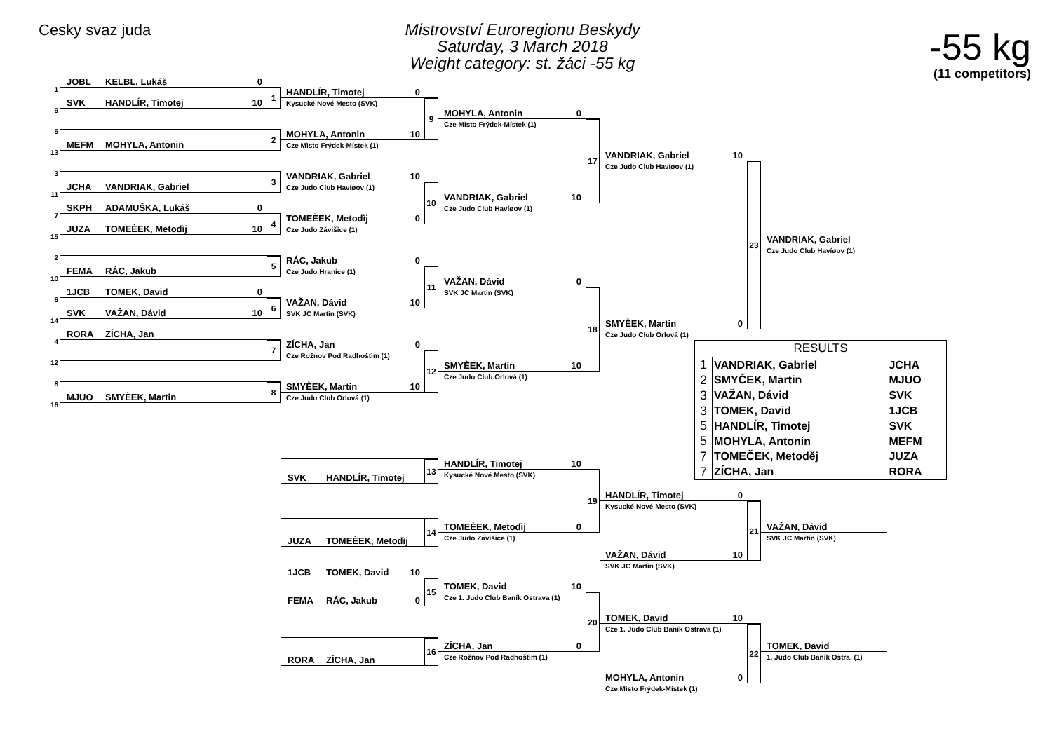Cesky svaz juda
Mistrovství Euroregionu Beskydy
Saturday, 3 March 2018
Weight category: st. žáci -55 kg
-55 kg
(11 competitors)
1
JOBL KELBL, Lukáš 0
9
SVK HANDLÍR, Timotej 10
1
5
13
MEFM MOHYLA, Antonin
2
3
11
JCHA VANDRIAK, Gabriel
3
7
SKPH ADAMUŠKA, Lukáš 0
15
JUZA TOMEÈEK, Metodìj 10
4
2
10
FEMA RÁC, Jakub
5
6
1JCB TOMEK, David 0
14
SVK VAŽAN, Dávid 10
6
4
RORA ZÍCHA, Jan
12
7
8
16
MJUO SMYÈEK, Martin
8
HANDLÍR, Timotej 0
Kysucké Nové Mesto (SVK)
MOHYLA, Antonin 10
Cze Mìsto Frýdek-Místek (1)
9
VANDRIAK, Gabriel 10
Cze Judo Club Havíøov (1)
TOMEÈEK, Metodìj 0
Cze Judo Závišice (1)
10
RÁC, Jakub 0
Cze Judo Hranice (1)
VAŽAN, Dávid 10
SVK JC Martin (SVK)
11
ZÍCHA, Jan 0
Cze Rožnov Pod Radhoštìm (1)
SMYÈEK, Martin 10
Cze Judo Club Orlová (1)
12
MOHYLA, Antonin 0
Cze Misto Frýdek-Místek (1)
VANDRIAK, Gabriel 10
Cze Judo Club Havíøov (1)
17
VAŽAN, Dávid 0
SVK JC Martin (SVK)
SMYÈEK, Martin 10
Cze Judo Club Orlová (1)
18
VANDRIAK, Gabriel 10
Cze Judo Club Havíøov (1)
SMYÈEK, Martin 0
Cze Judo Club Orlová (1)
23
VANDRIAK, Gabriel
Cze Judo Club Havíøov (1)
| RESULTS | | |
| --- | --- | --- |
| 1 | VANDRIAK, Gabriel | JCHA |
| 2 | SMYČEK, Martin | MJUO |
| 3 | VAŽAN, Dávid | SVK |
| 3 | TOMEK, David | 1JCB |
| 5 | HANDLÍR, Timotej | SVK |
| 5 | MOHYLA, Antonin | MEFM |
| 7 | TOMEČEK, Metoděj | JUZA |
| 7 | ZÍCHA, Jan | RORA |
SVK HANDLÍR, Timotej
13
JUZA TOMEÈEK, Metodìj
14
1JCB TOMEK, David 10
FEMA RÁC, Jakub 0
15
RORA ZÍCHA, Jan
16
HANDLÍR, Timotej 10
Kysucké Nové Mesto (SVK)
TOMEÈEK, Metodìj 0
Cze Judo Závišice (1)
19
TOMEK, David 10
Cze 1. Judo Club Baník Ostrava (1)
ZÍCHA, Jan 0
Cze Rožnov Pod Radhoštìm (1)
20
HANDLÍR, Timotej 0
Kysucké Nové Mesto (SVK)
VAŽAN, Dávid 10
SVK JC Martin (SVK)
21
TOMEK, David 10
Cze 1. Judo Club Baník Ostrava (1)
MOHYLA, Antonin 0
Cze Mìsto Frýdek-Místek (1)
22
VAŽAN, Dávid
SVK JC Martin (SVK)
TOMEK, David
1. Judo Club Baník Ostra. (1)